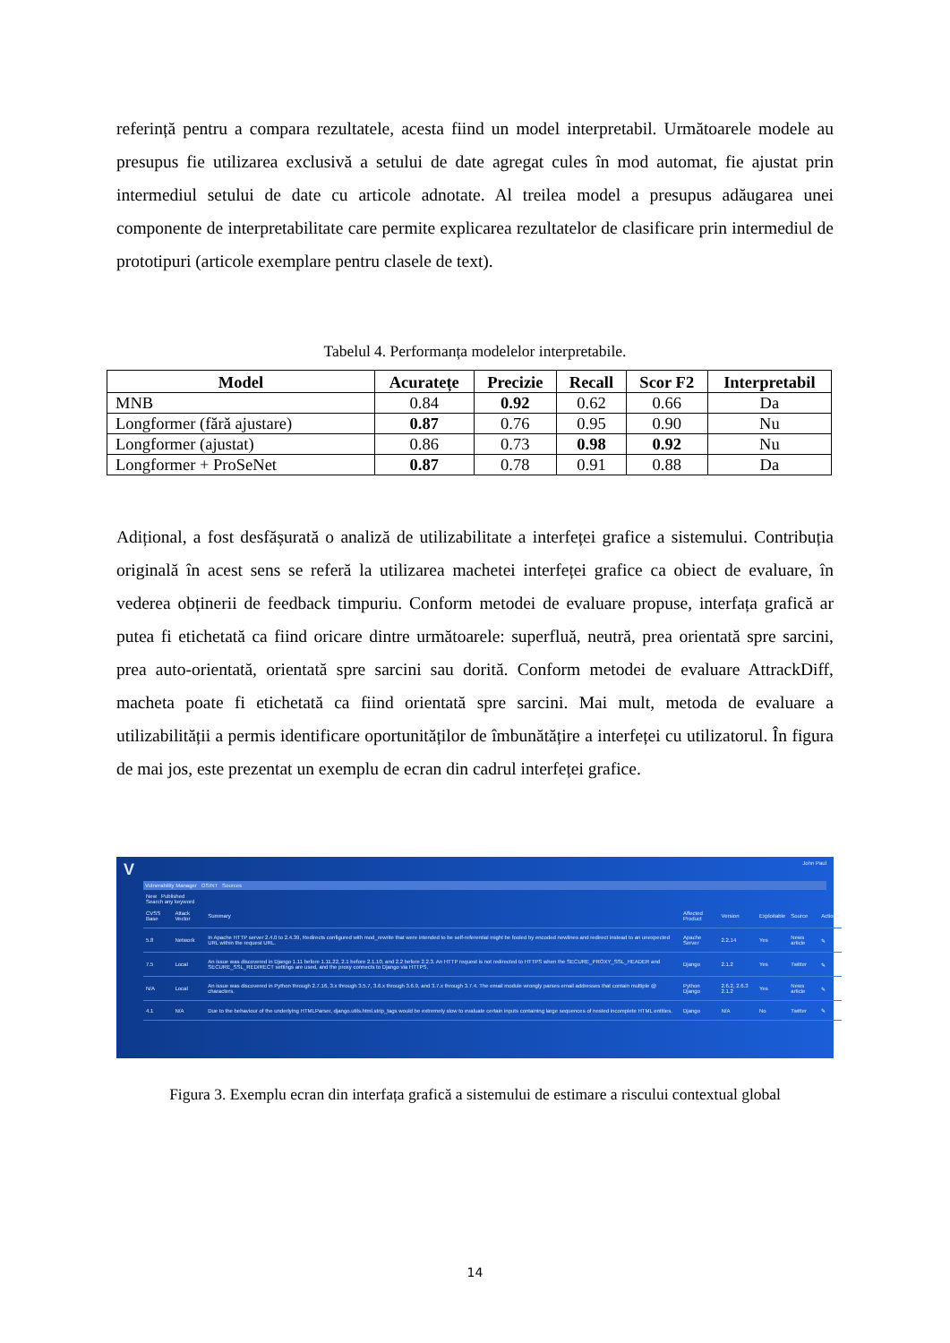referință pentru a compara rezultatele, acesta fiind un model interpretabil. Următoarele modele au presupus fie utilizarea exclusivă a setului de date agregat cules în mod automat, fie ajustat prin intermediul setului de date cu articole adnotate. Al treilea model a presupus adăugarea unei componente de interpretabilitate care permite explicarea rezultatelor de clasificare prin intermediul de prototipuri (articole exemplare pentru clasele de text).
Tabelul 4. Performanța modelelor interpretabile.
| Model | Acuratețe | Precizie | Recall | Scor F2 | Interpretabil |
| --- | --- | --- | --- | --- | --- |
| MNB | 0.84 | 0.92 | 0.62 | 0.66 | Da |
| Longformer (fără ajustare) | 0.87 | 0.76 | 0.95 | 0.90 | Nu |
| Longformer (ajustat) | 0.86 | 0.73 | 0.98 | 0.92 | Nu |
| Longformer + ProSeNet | 0.87 | 0.78 | 0.91 | 0.88 | Da |
Adițional, a fost desfășurată o analiză de utilizabilitate a interfeței grafice a sistemului. Contribuția originală în acest sens se referă la utilizarea machetei interfeței grafice ca obiect de evaluare, în vederea obținerii de feedback timpuriu. Conform metodei de evaluare propuse, interfața grafică ar putea fi etichetată ca fiind oricare dintre următoarele: superfluă, neutră, prea orientată spre sarcini, prea auto-orientată, orientată spre sarcini sau dorită. Conform metodei de evaluare AttrackDiff, macheta poate fi etichetată ca fiind orientată spre sarcini. Mai mult, metoda de evaluare a utilizabilității a permis identificare oportunităților de îmbunătățire a interfeței cu utilizatorul. În figura de mai jos, este prezentat un exemplu de ecran din cadrul interfeței grafice.
V
John Paul
Vulnerability Manager OSINT Sources
New Published
Search any keyword
| CVSS Base | Attack Vector | Summary | Affected Product | Version | Exploitable | Source | Actions |
| --- | --- | --- | --- | --- | --- | --- | --- |
| 5.8 | Network | In Apache HTTP server 2.4.0 to 2.4.39, Redirects configured with mod_rewrite that were intended to be self-referential might be fooled by encoded newlines and redirect instead to an unexpected URL within the request URL. | Apache Server | 2.2.14 | Yes | News article | ✎ |
| 7.5 | Local | An issue was discovered in Django 1.11 before 1.11.22, 2.1 before 2.1.10, and 2.2 before 2.2.3. An HTTP request is not redirected to HTTPS when the SECURE_PROXY_SSL_HEADER and SECURE_SSL_REDIRECT settings are used, and the proxy connects to Django via HTTPS. | Django | 2.1.2 | Yes | Twitter | ✎ |
| N/A | Local | An issue was discovered in Python through 2.7.16, 3.x through 3.5.7, 3.6.x through 3.6.9, and 3.7.x through 3.7.4. The email module wrongly parses email addresses that contain multiple @ characters. | Python Django | 2.6.2, 2.6.3 2.1.2 | Yes | News article | ✎ |
| 4.1 | N/A | Due to the behaviour of the underlying HTMLParser, django.utils.html.strip_tags would be extremely slow to evaluate certain inputs containing large sequences of nested incomplete HTML entities. | Django | N/A | No | Twitter | ✎ |
Figura 3. Exemplu ecran din interfața grafică a sistemului de estimare a riscului contextual global
14